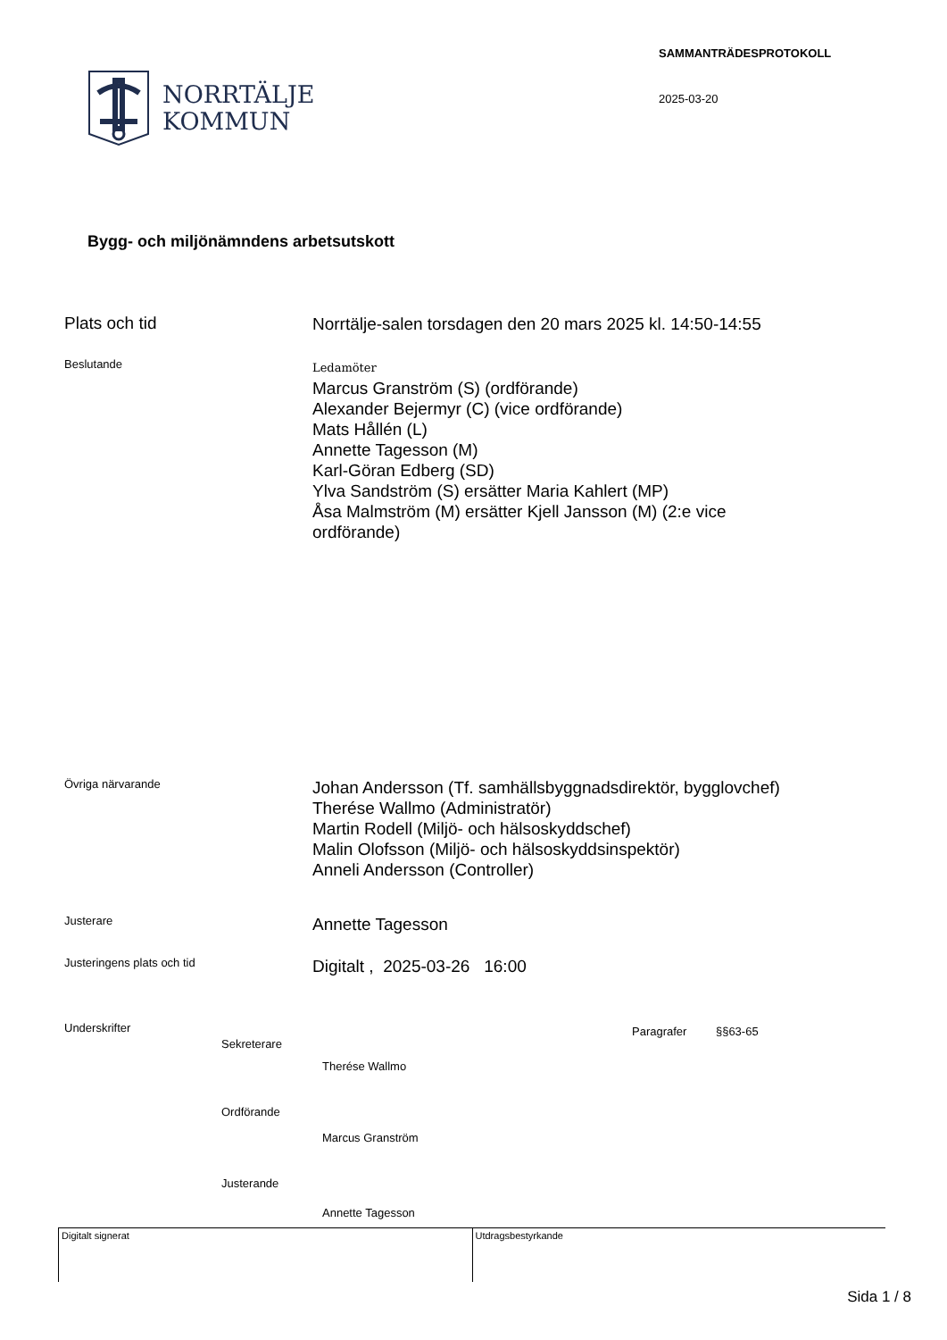NORRTÄLJE
KOMMUN
SAMMANTRÄDESPROTOKOLL
2025-03-20
Bygg- och miljönämndens arbetsutskott
Plats och tid
Norrtälje-salen torsdagen den 20 mars 2025 kl. 14:50-14:55
Beslutande
Ledamöter
Marcus Granström (S) (ordförande)
Alexander Bejermyr (C) (vice ordförande)
Mats Hållén (L)
Annette Tagesson (M)
Karl-Göran Edberg (SD)
Ylva Sandström (S) ersätter Maria Kahlert (MP)
Åsa Malmström (M) ersätter Kjell Jansson (M) (2:e vice
ordförande)
Övriga närvarande
Johan Andersson (Tf. samhällsbyggnadsdirektör, bygglovchef)
Therése Wallmo (Administratör)
Martin Rodell (Miljö- och hälsoskyddschef)
Malin Olofsson (Miljö- och hälsoskyddsinspektör)
Anneli Andersson (Controller)
Justerare
Annette Tagesson
Justeringens plats och tid
Digitalt , 2025-03-26 16:00
Underskrifter
Sekreterare
Therése Wallmo
Ordförande
Marcus Granström
Justerande
Annette Tagesson
Paragrafer §§63-65
Digitalt signerat Utdragsbestyrkande
Sida 1 / 8